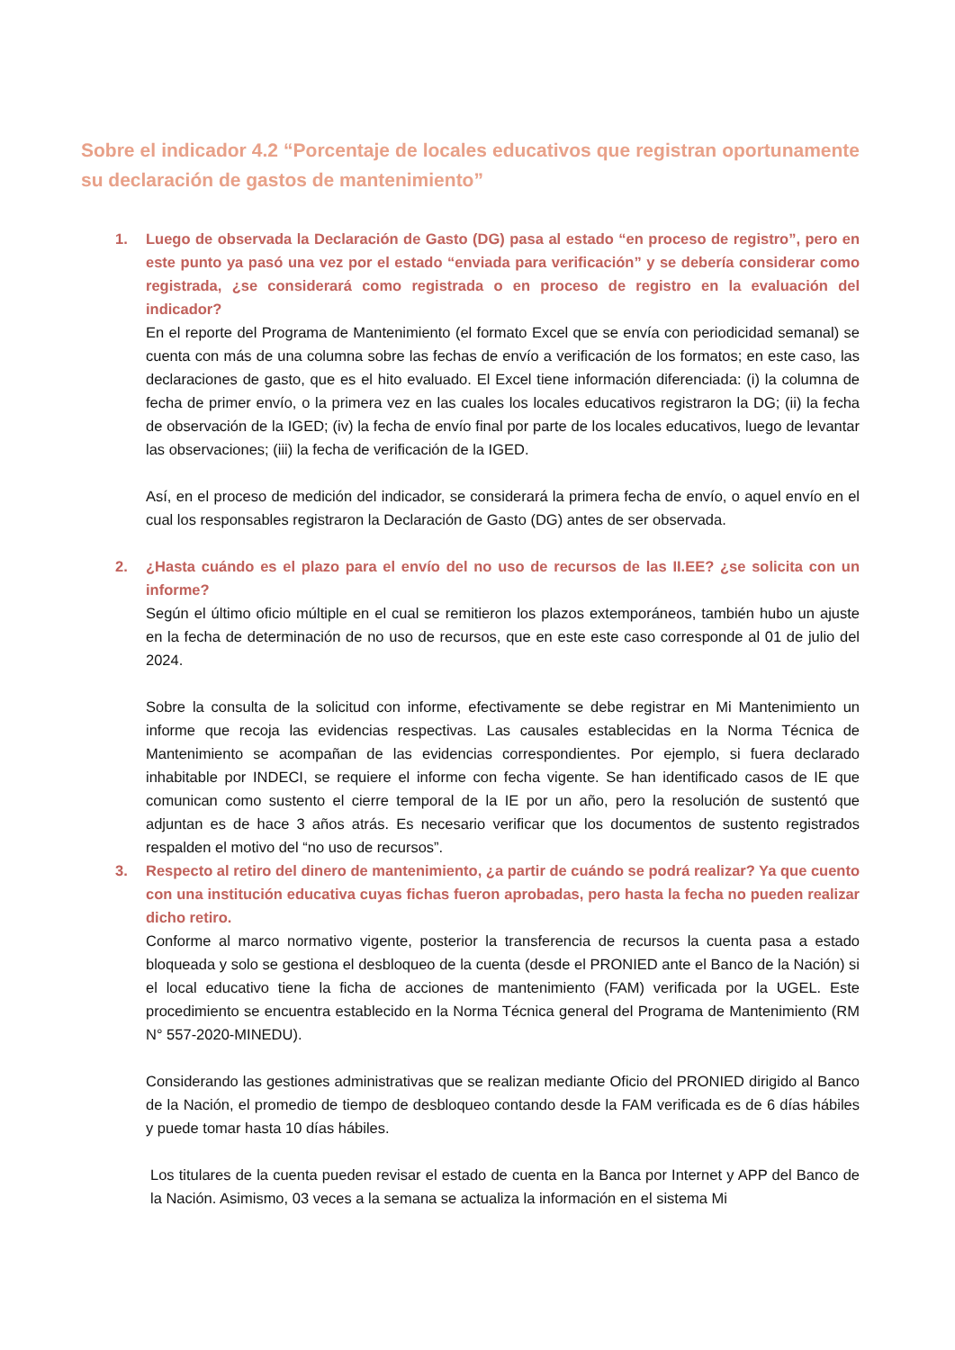Sobre el indicador 4.2 “Porcentaje de locales educativos que registran oportunamente su declaración de gastos de mantenimiento”
1. Luego de observada la Declaración de Gasto (DG) pasa al estado “en proceso de registro”, pero en este punto ya pasó una vez por el estado “enviada para verificación” y se debería considerar como registrada, ¿se considerará como registrada o en proceso de registro en la evaluación del indicador?
En el reporte del Programa de Mantenimiento (el formato Excel que se envía con periodicidad semanal) se cuenta con más de una columna sobre las fechas de envío a verificación de los formatos; en este caso, las declaraciones de gasto, que es el hito evaluado. El Excel tiene información diferenciada: (i) la columna de fecha de primer envío, o la primera vez en las cuales los locales educativos registraron la DG; (ii) la fecha de observación de la IGED; (iv) la fecha de envío final por parte de los locales educativos, luego de levantar las observaciones; (iii) la fecha de verificación de la IGED.
Así, en el proceso de medición del indicador, se considerará la primera fecha de envío, o aquel envío en el cual los responsables registraron la Declaración de Gasto (DG) antes de ser observada.
2. ¿Hasta cuándo es el plazo para el envío del no uso de recursos de las II.EE? ¿se solicita con un informe?
Según el último oficio múltiple en el cual se remitieron los plazos extemporáneos, también hubo un ajuste en la fecha de determinación de no uso de recursos, que en este este caso corresponde al 01 de julio del 2024.
Sobre la consulta de la solicitud con informe, efectivamente se debe registrar en Mi Mantenimiento un informe que recoja las evidencias respectivas. Las causales establecidas en la Norma Técnica de Mantenimiento se acompañan de las evidencias correspondientes. Por ejemplo, si fuera declarado inhabitable por INDECI, se requiere el informe con fecha vigente. Se han identificado casos de IE que comunican como sustento el cierre temporal de la IE por un año, pero la resolución de sustentó que adjuntan es de hace 3 años atrás. Es necesario verificar que los documentos de sustento registrados respalden el motivo del “no uso de recursos”.
3. Respecto al retiro del dinero de mantenimiento, ¿a partir de cuándo se podrá realizar? Ya que cuento con una institución educativa cuyas fichas fueron aprobadas, pero hasta la fecha no pueden realizar dicho retiro.
Conforme al marco normativo vigente, posterior la transferencia de recursos la cuenta pasa a estado bloqueada y solo se gestiona el desbloqueo de la cuenta (desde el PRONIED ante el Banco de la Nación) si el local educativo tiene la ficha de acciones de mantenimiento (FAM) verificada por la UGEL. Este procedimiento se encuentra establecido en la Norma Técnica general del Programa de Mantenimiento (RM N° 557-2020-MINEDU).
Considerando las gestiones administrativas que se realizan mediante Oficio del PRONIED dirigido al Banco de la Nación, el promedio de tiempo de desbloqueo contando desde la FAM verificada es de 6 días hábiles y puede tomar hasta 10 días hábiles.
Los titulares de la cuenta pueden revisar el estado de cuenta en la Banca por Internet y APP del Banco de la Nación. Asimismo, 03 veces a la semana se actualiza la información en el sistema Mi